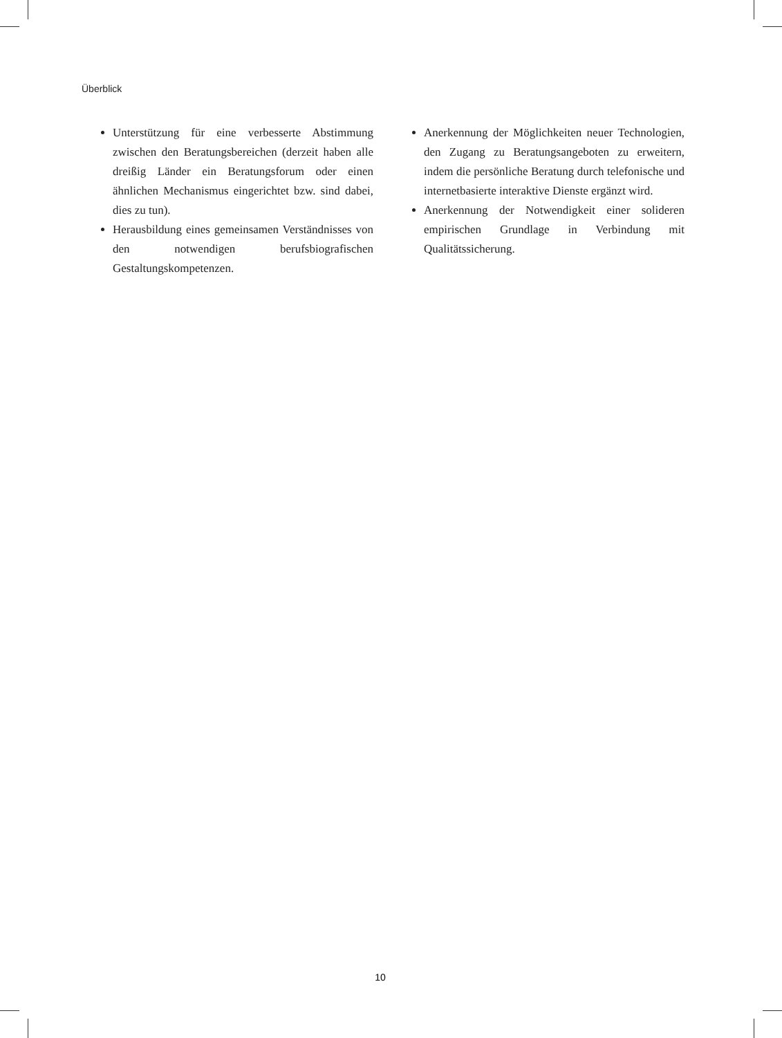Überblick
Unterstützung für eine verbesserte Abstimmung zwischen den Beratungsbereichen (derzeit haben alle dreißig Länder ein Beratungsforum oder einen ähnlichen Mechanismus eingerichtet bzw. sind dabei, dies zu tun).
Herausbildung eines gemeinsamen Verständnisses von den notwendigen berufsbiografischen Gestaltungskompetenzen.
Anerkennung der Möglichkeiten neuer Technologien, den Zugang zu Beratungsangeboten zu erweitern, indem die persönliche Beratung durch telefonische und internetbasierte interaktive Dienste ergänzt wird.
Anerkennung der Notwendigkeit einer solideren empirischen Grundlage in Verbindung mit Qualitätssicherung.
10